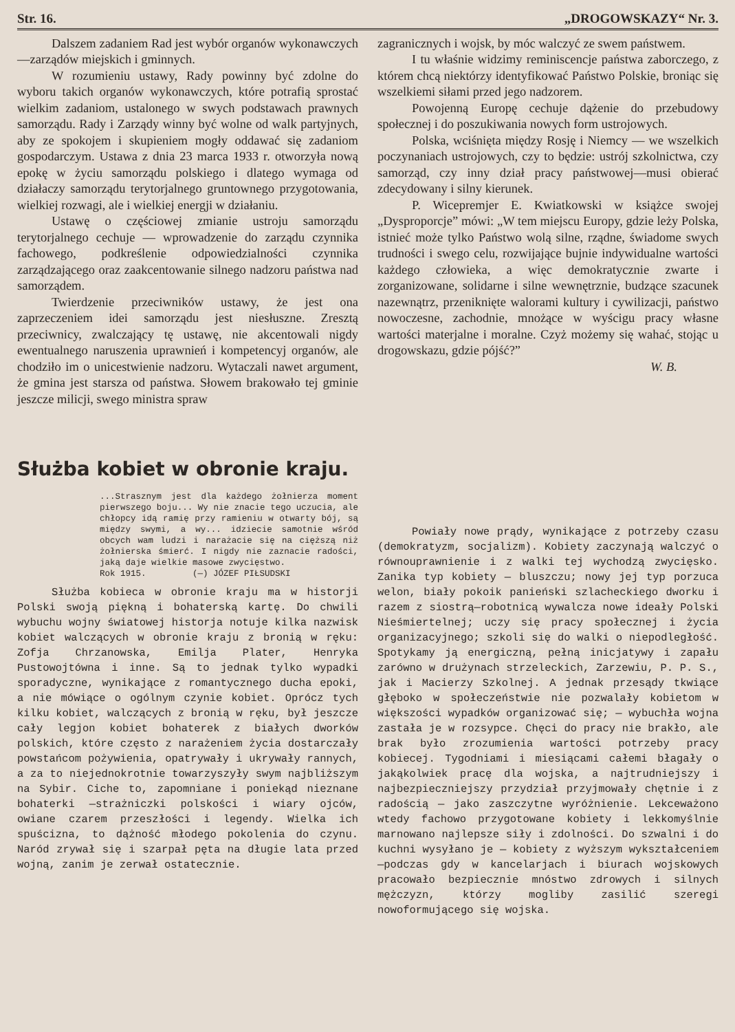Str. 16. „DROGOWSKAZY“ Nr. 3.
Dalszem zadaniem Rad jest wybór organów wykonawczych—zarządów miejskich i gminnych.
W rozumieniu ustawy, Rady powinny być zdolne do wyboru takich organów wykonawczych, które potrafią sprostać wielkim zadaniom, ustalonego w swych podstawach prawnych samorządu. Rady i Zarządy winny być wolne od walk partyjnych, aby ze spokojem i skupieniem mogły oddawać się zadaniom gospodarczym. Ustawa z dnia 23 marca 1933 r. otworzyła nową epokę w życiu samorządu polskiego i dlatego wymaga od działaczy samorządu terytorjalnego gruntownego przygotowania, wielkiej rozwagi, ale i wielkiej energji w działaniu.
Ustawę o częściowej zmianie ustroju samorządu terytorjalnego cechuje — wprowadzenie do zarządu czynnika fachowego, podkreślenie odpowiedzialności czynnika zarządzającego oraz zaakcentowanie silnego nadzoru państwa nad samorządem.
Twierdzenie przeciwników ustawy, że jest ona zaprzeczeniem idei samorządu jest niesłuszne. Zresztą przeciwnicy, zwalczający tę ustawę, nie akcentowali nigdy ewentualnego naruszenia uprawnień i kompetencyj organów, ale chodziło im o unicestwienie nadzoru. Wytaczali nawet argument, że gmina jest starsza od państwa. Słowem brakowało tej gminie jeszcze milicji, swego ministra spraw
zagranicznych i wojsk, by móc walczyć ze swem państwem.
I tu właśnie widzimy reminiscencje państwa zaborczego, z którem chcą niektórzy identyfikować Państwo Polskie, broniąc się wszelkiemi siłami przed jego nadzorem.
Powojenną Europę cechuje dążenie do przebudowy społecznej i do poszukiwania nowych form ustrojowych.
Polska, wciśnięta między Rosję i Niemcy — we wszelkich poczynaniach ustrojowych, czy to będzie: ustrój szkolnictwa, czy samorząd, czy inny dział pracy państwowej—musi obierać zdecydowany i silny kierunek.
P. Wicepremjer E. Kwiatkowski w książce swojej „Dysproporcje” mówi: „W tem miejscu Europy, gdzie leży Polska, istnieć może tylko Państwo wolą silne, rządne, świadome swych trudności i swego celu, rozwijające bujnie indywidualne wartości każdego człowieka, a więc demokratycznie zwarte i zorganizowane, solidarne i silne wewnętrznie, budzące szacunek nazewnątrz, przeniknięte walorami kultury i cywilizacji, państwo nowoczesne, zachodnie, mnożące w wyścigu pracy własne wartości materjalne i moralne. Czyż możemy się wahać, stojąc u drogowskazu, gdzie pójść?”
W. B.
Służba kobiet w obronie kraju.
...Strasznym jest dla każdego żołnierza moment pierwszego boju... Wy nie znacie tego uczucia, ale chłopcy idą ramię przy ramieniu w otwarty bój, są między swymi, a wy... idziecie samotnie wśród obcych wam ludzi i narażacie się na cięższą niż żołnierska śmierć. I nigdy nie zaznacie radości, jaką daje wielkie masowe zwycięstwo.
Rok 1915. (—) JÓZEF PIŁSUDSKI
Służba kobieca w obronie kraju ma w historji Polski swoją piękną i bohaterską kartę. Do chwili wybuchu wojny światowej historja notuje kilka nazwisk kobiet walczących w obronie kraju z bronią w ręku: Zofja Chrzanowska, Emilja Plater, Henryka Pustowojtówna i inne. Są to jednak tylko wypadki sporadyczne, wynikające z romantycznego ducha epoki, a nie mówiące o ogólnym czynie kobiet. Oprócz tych kilku kobiet, walczących z bronią w ręku, był jeszcze cały legjon kobiet bohaterek z białych dworków polskich, które często z narażeniem życia dostarczały powstańcom pożywienia, opatrywały i ukrywały rannych, a za to niejednokrotnie towarzyszyły swym najbliższym na Sybir. Ciche to, zapomniane i poniekąd nieznane bohaterki —strażniczki polskości i wiary ojców, owiane czarem przeszłości i legendy. Wielka ich spuścizna, to dążność młodego pokolenia do czynu. Naród zrywał się i szarpał pęta na długie lata przed wojną, zanim je zerwał ostatecznie.
Powiały nowe prądy, wynikające z potrzeby czasu (demokratyzm, socjalizm). Kobiety zaczynają walczyć o równouprawnienie i z walki tej wychodzą zwycięsko. Zanika typ kobiety — bluszczu; nowy jej typ porzuca welon, biały pokoik panieński szlacheckiego dworku i razem z siostrą—robotnicą wywalcza nowe ideały Polski Nieśmiertelnej; uczy się pracy społecznej i życia organizacyjnego; szkoli się do walki o niepodległość. Spotykamy ją energiczną, pełną inicjatywy i zapału zarówno w drużynach strzeleckich, Zarzewiu, P. P. S., jak i Macierzy Szkolnej. A jednak przesądy tkwiące głęboko w społeczeństwie nie pozwalały kobietom w większości wypadków organizować się; — wybuchła wojna zastała je w rozsypce. Chęci do pracy nie brakło, ale brak było zrozumienia wartości potrzeby pracy kobiecej. Tygodniami i miesiącami całemi błagały o jakąkolwiek pracę dla wojska, a najtrudniejszy i najbezpieczniejszy przydział przyjmowały chętnie i z radością — jako zaszczytne wyróżnienie. Lekceważono wtedy fachowo przygotowane kobiety i lekkomyślnie marnowano najlepsze siły i zdolności. Do szwalni i do kuchni wysyłano je — kobiety z wyższym wykształceniem—podczas gdy w kancelarjach i biurach wojskowych pracowało bezpiecznie mnóstwo zdrowych i silnych mężczyzn, którzy mogliby zasilić szeregi nowoformującego się wojska.